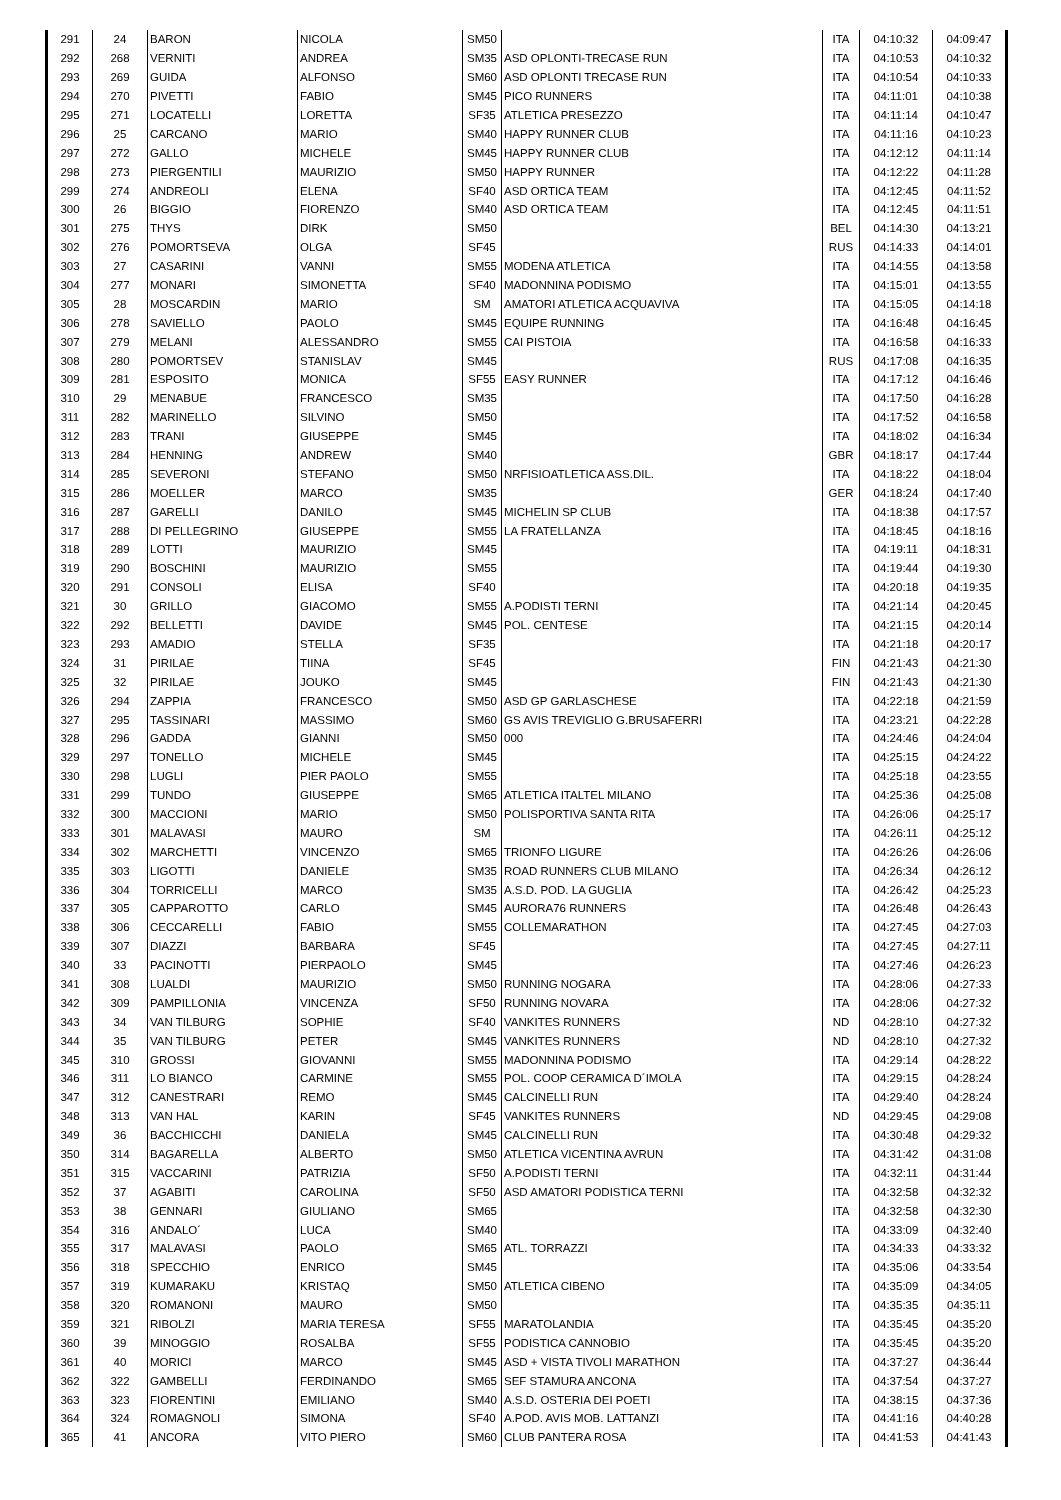| 291 | 24 | BARON | NICOLA | SM50 | | ITA | 04:10:32 | 04:09:47 |
| 292 | 268 | VERNITI | ANDREA | SM35 | ASD OPLONTI-TRECASE RUN | ITA | 04:10:53 | 04:10:32 |
| 293 | 269 | GUIDA | ALFONSO | SM60 | ASD OPLONTI TRECASE RUN | ITA | 04:10:54 | 04:10:33 |
| 294 | 270 | PIVETTI | FABIO | SM45 | PICO RUNNERS | ITA | 04:11:01 | 04:10:38 |
| 295 | 271 | LOCATELLI | LORETTA | SF35 | ATLETICA PRESEZZO | ITA | 04:11:14 | 04:10:47 |
| 296 | 25 | CARCANO | MARIO | SM40 | HAPPY RUNNER CLUB | ITA | 04:11:16 | 04:10:23 |
| 297 | 272 | GALLO | MICHELE | SM45 | HAPPY RUNNER CLUB | ITA | 04:12:12 | 04:11:14 |
| 298 | 273 | PIERGENTILI | MAURIZIO | SM50 | HAPPY RUNNER | ITA | 04:12:22 | 04:11:28 |
| 299 | 274 | ANDREOLI | ELENA | SF40 | ASD ORTICA TEAM | ITA | 04:12:45 | 04:11:52 |
| 300 | 26 | BIGGIO | FIORENZO | SM40 | ASD ORTICA TEAM | ITA | 04:12:45 | 04:11:51 |
| 301 | 275 | THYS | DIRK | SM50 | | BEL | 04:14:30 | 04:13:21 |
| 302 | 276 | POMORTSEVA | OLGA | SF45 | | RUS | 04:14:33 | 04:14:01 |
| 303 | 27 | CASARINI | VANNI | SM55 | MODENA ATLETICA | ITA | 04:14:55 | 04:13:58 |
| 304 | 277 | MONARI | SIMONETTA | SF40 | MADONNINA PODISMO | ITA | 04:15:01 | 04:13:55 |
| 305 | 28 | MOSCARDIN | MARIO | SM | AMATORI ATLETICA ACQUAVIVA | ITA | 04:15:05 | 04:14:18 |
| 306 | 278 | SAVIELLO | PAOLO | SM45 | EQUIPE RUNNING | ITA | 04:16:48 | 04:16:45 |
| 307 | 279 | MELANI | ALESSANDRO | SM55 | CAI PISTOIA | ITA | 04:16:58 | 04:16:33 |
| 308 | 280 | POMORTSEV | STANISLAV | SM45 | | RUS | 04:17:08 | 04:16:35 |
| 309 | 281 | ESPOSITO | MONICA | SF55 | EASY RUNNER | ITA | 04:17:12 | 04:16:46 |
| 310 | 29 | MENABUE | FRANCESCO | SM35 | | ITA | 04:17:50 | 04:16:28 |
| 311 | 282 | MARINELLO | SILVINO | SM50 | | ITA | 04:17:52 | 04:16:58 |
| 312 | 283 | TRANI | GIUSEPPE | SM45 | | ITA | 04:18:02 | 04:16:34 |
| 313 | 284 | HENNING | ANDREW | SM40 | | GBR | 04:18:17 | 04:17:44 |
| 314 | 285 | SEVERONI | STEFANO | SM50 | NRFISIOATLETICA ASS.DIL. | ITA | 04:18:22 | 04:18:04 |
| 315 | 286 | MOELLER | MARCO | SM35 | | GER | 04:18:24 | 04:17:40 |
| 316 | 287 | GARELLI | DANILO | SM45 | MICHELIN SP CLUB | ITA | 04:18:38 | 04:17:57 |
| 317 | 288 | DI PELLEGRINO | GIUSEPPE | SM55 | LA FRATELLANZA | ITA | 04:18:45 | 04:18:16 |
| 318 | 289 | LOTTI | MAURIZIO | SM45 | | ITA | 04:19:11 | 04:18:31 |
| 319 | 290 | BOSCHINI | MAURIZIO | SM55 | | ITA | 04:19:44 | 04:19:30 |
| 320 | 291 | CONSOLI | ELISA | SF40 | | ITA | 04:20:18 | 04:19:35 |
| 321 | 30 | GRILLO | GIACOMO | SM55 | A.PODISTI TERNI | ITA | 04:21:14 | 04:20:45 |
| 322 | 292 | BELLETTI | DAVIDE | SM45 | POL. CENTESE | ITA | 04:21:15 | 04:20:14 |
| 323 | 293 | AMADIO | STELLA | SF35 | | ITA | 04:21:18 | 04:20:17 |
| 324 | 31 | PIRILAE | TIINA | SF45 | | FIN | 04:21:43 | 04:21:30 |
| 325 | 32 | PIRILAE | JOUKO | SM45 | | FIN | 04:21:43 | 04:21:30 |
| 326 | 294 | ZAPPIA | FRANCESCO | SM50 | ASD GP GARLASCHESE | ITA | 04:22:18 | 04:21:59 |
| 327 | 295 | TASSINARI | MASSIMO | SM60 | GS AVIS TREVIGLIO G.BRUSAFERRI | ITA | 04:23:21 | 04:22:28 |
| 328 | 296 | GADDA | GIANNI | SM50 | 000 | ITA | 04:24:46 | 04:24:04 |
| 329 | 297 | TONELLO | MICHELE | SM45 | | ITA | 04:25:15 | 04:24:22 |
| 330 | 298 | LUGLI | PIER PAOLO | SM55 | | ITA | 04:25:18 | 04:23:55 |
| 331 | 299 | TUNDO | GIUSEPPE | SM65 | ATLETICA ITALTEL MILANO | ITA | 04:25:36 | 04:25:08 |
| 332 | 300 | MACCIONI | MARIO | SM50 | POLISPORTIVA SANTA RITA | ITA | 04:26:06 | 04:25:17 |
| 333 | 301 | MALAVASI | MAURO | SM | | ITA | 04:26:11 | 04:25:12 |
| 334 | 302 | MARCHETTI | VINCENZO | SM65 | TRIONFO LIGURE | ITA | 04:26:26 | 04:26:06 |
| 335 | 303 | LIGOTTI | DANIELE | SM35 | ROAD RUNNERS CLUB MILANO | ITA | 04:26:34 | 04:26:12 |
| 336 | 304 | TORRICELLI | MARCO | SM35 | A.S.D. POD. LA GUGLIA | ITA | 04:26:42 | 04:25:23 |
| 337 | 305 | CAPPAROTTO | CARLO | SM45 | AURORA76 RUNNERS | ITA | 04:26:48 | 04:26:43 |
| 338 | 306 | CECCARELLI | FABIO | SM55 | COLLEMARATHON | ITA | 04:27:45 | 04:27:03 |
| 339 | 307 | DIAZZI | BARBARA | SF45 | | ITA | 04:27:45 | 04:27:11 |
| 340 | 33 | PACINOTTI | PIERPAOLO | SM45 | | ITA | 04:27:46 | 04:26:23 |
| 341 | 308 | LUALDI | MAURIZIO | SM50 | RUNNING NOGARA | ITA | 04:28:06 | 04:27:33 |
| 342 | 309 | PAMPILLONIA | VINCENZA | SF50 | RUNNING NOVARA | ITA | 04:28:06 | 04:27:32 |
| 343 | 34 | VAN TILBURG | SOPHIE | SF40 | VANKITES RUNNERS | ND | 04:28:10 | 04:27:32 |
| 344 | 35 | VAN TILBURG | PETER | SM45 | VANKITES RUNNERS | ND | 04:28:10 | 04:27:32 |
| 345 | 310 | GROSSI | GIOVANNI | SM55 | MADONNINA PODISMO | ITA | 04:29:14 | 04:28:22 |
| 346 | 311 | LO BIANCO | CARMINE | SM55 | POL. COOP CERAMICA D´IMOLA | ITA | 04:29:15 | 04:28:24 |
| 347 | 312 | CANESTRARI | REMO | SM45 | CALCINELLI RUN | ITA | 04:29:40 | 04:28:24 |
| 348 | 313 | VAN HAL | KARIN | SF45 | VANKITES RUNNERS | ND | 04:29:45 | 04:29:08 |
| 349 | 36 | BACCHICCHI | DANIELA | SM45 | CALCINELLI RUN | ITA | 04:30:48 | 04:29:32 |
| 350 | 314 | BAGARELLA | ALBERTO | SM50 | ATLETICA VICENTINA AVRUN | ITA | 04:31:42 | 04:31:08 |
| 351 | 315 | VACCARINI | PATRIZIA | SF50 | A.PODISTI TERNI | ITA | 04:32:11 | 04:31:44 |
| 352 | 37 | AGABITI | CAROLINA | SF50 | ASD AMATORI PODISTICA TERNI | ITA | 04:32:58 | 04:32:32 |
| 353 | 38 | GENNARI | GIULIANO | SM65 | | ITA | 04:32:58 | 04:32:30 |
| 354 | 316 | ANDALO´ | LUCA | SM40 | | ITA | 04:33:09 | 04:32:40 |
| 355 | 317 | MALAVASI | PAOLO | SM65 | ATL. TORRAZZI | ITA | 04:34:33 | 04:33:32 |
| 356 | 318 | SPECCHIO | ENRICO | SM45 | | ITA | 04:35:06 | 04:33:54 |
| 357 | 319 | KUMARAKU | KRISTAQ | SM50 | ATLETICA CIBENO | ITA | 04:35:09 | 04:34:05 |
| 358 | 320 | ROMANONI | MAURO | SM50 | | ITA | 04:35:35 | 04:35:11 |
| 359 | 321 | RIBOLZI | MARIA TERESA | SF55 | MARATOLANDIA | ITA | 04:35:45 | 04:35:20 |
| 360 | 39 | MINOGGIO | ROSALBA | SF55 | PODISTICA CANNOBIO | ITA | 04:35:45 | 04:35:20 |
| 361 | 40 | MORICI | MARCO | SM45 | ASD + VISTA TIVOLI MARATHON | ITA | 04:37:27 | 04:36:44 |
| 362 | 322 | GAMBELLI | FERDINANDO | SM65 | SEF STAMURA ANCONA | ITA | 04:37:54 | 04:37:27 |
| 363 | 323 | FIORENTINI | EMILIANO | SM40 | A.S.D. OSTERIA DEI POETI | ITA | 04:38:15 | 04:37:36 |
| 364 | 324 | ROMAGNOLI | SIMONA | SF40 | A.POD. AVIS MOB. LATTANZI | ITA | 04:41:16 | 04:40:28 |
| 365 | 41 | ANCORA | VITO PIERO | SM60 | CLUB PANTERA ROSA | ITA | 04:41:53 | 04:41:43 |